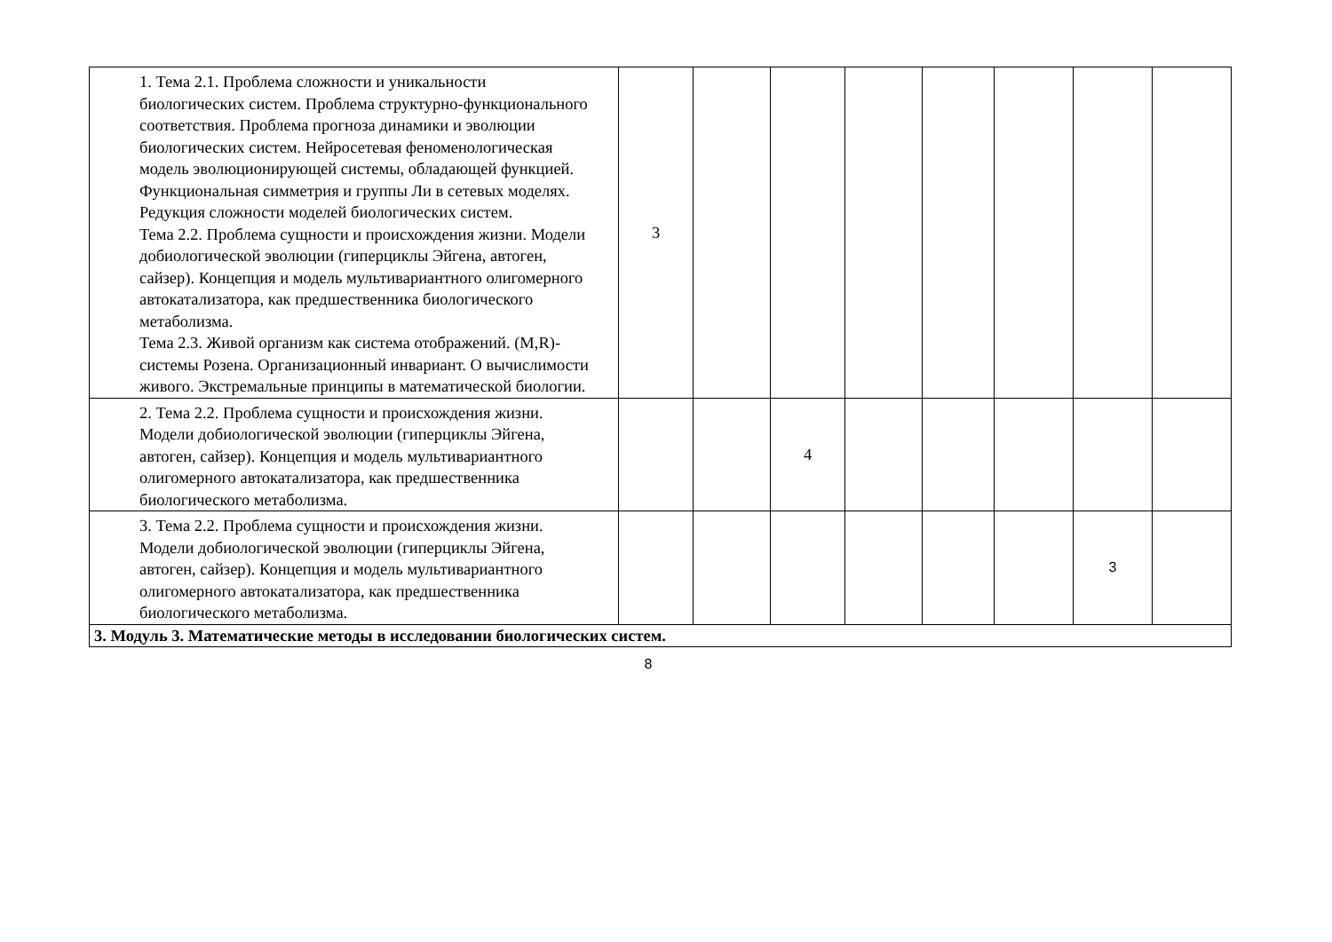| 1. Тема 2.1. Проблема сложности и уникальности биологических систем. Проблема структурно-функционального соответствия. Проблема прогноза динамики и эволюции биологических систем. Нейросетевая феноменологическая модель эволюционирующей системы, обладающей функцией. Функциональная симметрия и группы Ли в сетевых моделях. Редукция сложности моделей биологических систем. Тема 2.2. Проблема сущности и происхождения жизни. Модели добиологической эволюции (гиперциклы Эйгена, автоген, сайзер). Концепция и модель мультивариантного олигомерного автокатализатора, как предшественника биологического метаболизма. Тема 2.3. Живой организм как система отображений. (M,R)-системы Розена. Организационный инвариант. О вычислимости живого. Экстремальные принципы в математической биологии. | 3 | | | | | | | |
| 2. Тема 2.2. Проблема сущности и происхождения жизни. Модели добиологической эволюции (гиперциклы Эйгена, автоген, сайзер). Концепция и модель мультивариантного олигомерного автокатализатора, как предшественника биологического метаболизма. | | | 4 | | | | | |
| 3. Тема 2.2. Проблема сущности и происхождения жизни. Модели добиологической эволюции (гиперциклы Эйгена, автоген, сайзер). Концепция и модель мультивариантного олигомерного автокатализатора, как предшественника биологического метаболизма. | | | | | | | 3 | |
| 3. Модуль 3. Математические методы в исследовании биологических систем. | | | | | | | | |
8